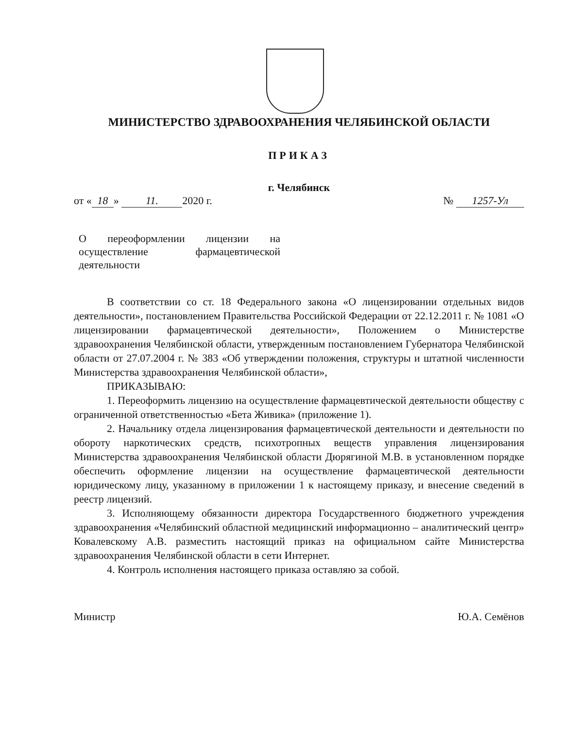МИНИСТЕРСТВО ЗДРАВООХРАНЕНИЯ ЧЕЛЯБИНСКОЙ ОБЛАСТИ
ПРИКАЗ
г. Челябинск
от « 18 » 11. 2020 г. № 1257-Ул
О переоформлении лицензии на осуществление фармацевтической деятельности
В соответствии со ст. 18 Федерального закона «О лицензировании отдельных видов деятельности», постановлением Правительства Российской Федерации от 22.12.2011 г. № 1081 «О лицензировании фармацевтической деятельности», Положением о Министерстве здравоохранения Челябинской области, утвержденным постановлением Губернатора Челябинской области от 27.07.2004 г. № 383 «Об утверждении положения, структуры и штатной численности Министерства здравоохранения Челябинской области»,
ПРИКАЗЫВАЮ:
1. Переоформить лицензию на осуществление фармацевтической деятельности обществу с ограниченной ответственностью «Бета Живика» (приложение 1).
2. Начальнику отдела лицензирования фармацевтической деятельности и деятельности по обороту наркотических средств, психотропных веществ управления лицензирования Министерства здравоохранения Челябинской области Дюрягиной М.В. в установленном порядке обеспечить оформление лицензии на осуществление фармацевтической деятельности юридическому лицу, указанному в приложении 1 к настоящему приказу, и внесение сведений в реестр лицензий.
3. Исполняющему обязанности директора Государственного бюджетного учреждения здравоохранения «Челябинский областной медицинский информационно – аналитический центр» Ковалевскому А.В. разместить настоящий приказ на официальном сайте Министерства здравоохранения Челябинской области в сети Интернет.
4. Контроль исполнения настоящего приказа оставляю за собой.
Министр Ю.А. Семёнов